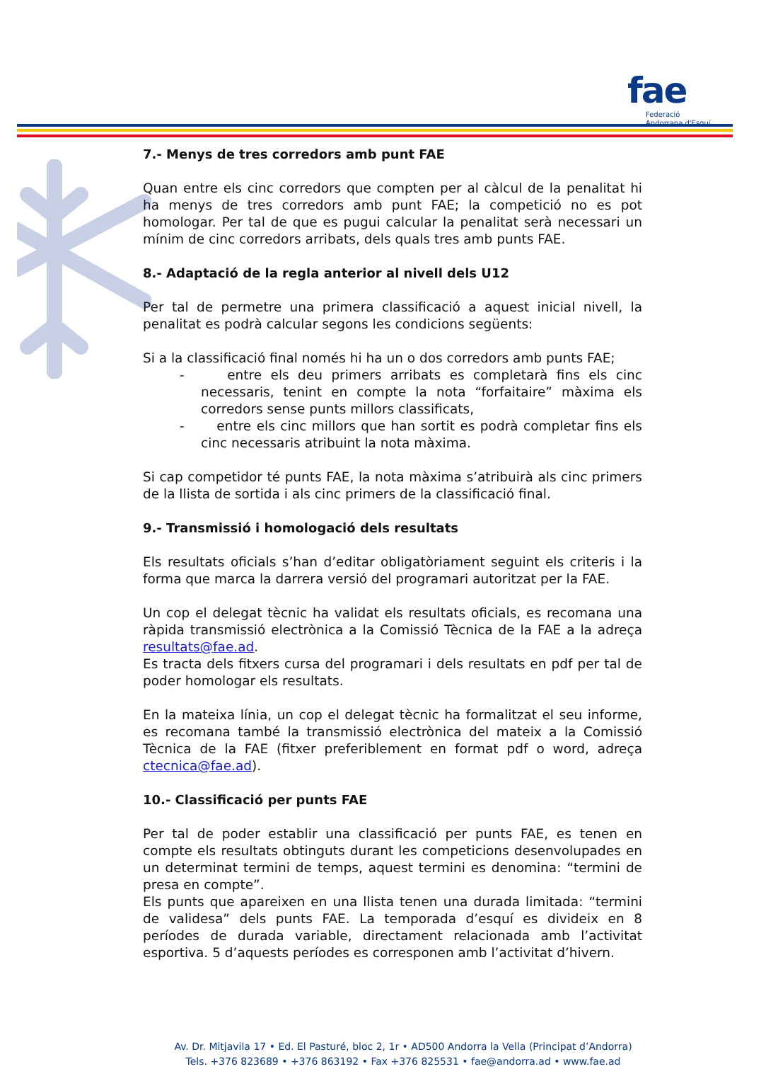fae
Federació
Andorrana d'Esquí
7.- Menys de tres corredors amb punt FAE
Quan entre els cinc corredors que compten per al càlcul de la penalitat hi ha menys de tres corredors amb punt FAE; la competició no es pot homologar. Per tal de que es pugui calcular la penalitat serà necessari un mínim de cinc corredors arribats, dels quals tres amb punts FAE.
8.- Adaptació de la regla anterior al nivell dels U12
Per tal de permetre una primera classificació a aquest inicial nivell, la penalitat es podrà calcular segons les condicions següents:
Si a la classificació final només hi ha un o dos corredors amb punts FAE;
- entre els deu primers arribats es completarà fins els cinc necessaris, tenint en compte la nota “forfaitaire” màxima els corredors sense punts millors classificats,
- entre els cinc millors que han sortit es podrà completar fins els cinc necessaris atribuint la nota màxima.
Si cap competidor té punts FAE, la nota màxima s’atribuirà als cinc primers de la llista de sortida i als cinc primers de la classificació final.
9.- Transmissió i homologació dels resultats
Els resultats oficials s’han d’editar obligatòriament seguint els criteris i la forma que marca la darrera versió del programari autoritzat per la FAE.
Un cop el delegat tècnic ha validat els resultats oficials, es recomana una ràpida transmissió electrònica a la Comissió Tècnica de la FAE a la adreça resultats@fae.ad.
Es tracta dels fitxers cursa del programari i dels resultats en pdf per tal de poder homologar els resultats.
En la mateixa línia, un cop el delegat tècnic ha formalitzat el seu informe, es recomana també la transmissió electrònica del mateix a la Comissió Tècnica de la FAE (fitxer preferiblement en format pdf o word, adreça ctecnica@fae.ad).
10.- Classificació per punts FAE
Per tal de poder establir una classificació per punts FAE, es tenen en compte els resultats obtinguts durant les competicions desenvolupades en un determinat termini de temps, aquest termini es denomina: “termini de presa en compte”.
Els punts que apareixen en una llista tenen una durada limitada: “termini de validesa” dels punts FAE. La temporada d’esquí es divideix en 8 períodes de durada variable, directament relacionada amb l’activitat esportiva. 5 d’aquests períodes es corresponen amb l’activitat d’hivern.
Av. Dr. Mitjavila 17 • Ed. El Pasturé, bloc 2, 1r • AD500 Andorra la Vella (Principat d’Andorra)
Tels. +376 823689 • +376 863192 • Fax +376 825531 • fae@andorra.ad • www.fae.ad